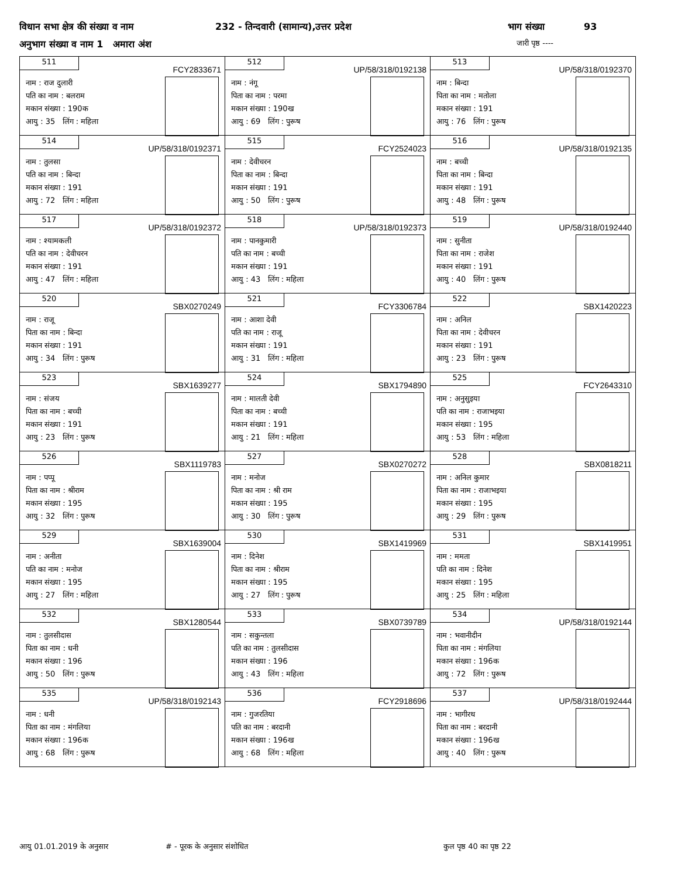विधान सभा क्षेत्र की संख्या व नाम 232 - तिन्दवारी (सामान्य),उत्तर प्रदेश भाग संख्या 93
अनुभाग संख्या व नाम 1 अमारा अंश जारी पृष्ठ ----
| 511 FCY2833671 नाम : राज दुलारी पति का नाम : बलराम मकान संख्या : 190क आयु : 35 लिंग : महिला | 512 UP/58/318/0192138 नाम : नंगू पिता का नाम : परमा मकान संख्या : 190ख आयु : 69 लिंग : पुरूष | 513 UP/58/318/0192370 नाम : बिन्दा पिता का नाम : मतोला मकान संख्या : 191 आयु : 76 लिंग : पुरूष |
| 514 UP/58/318/0192371 नाम : तुलसा पति का नाम : बिन्दा मकान संख्या : 191 आयु : 72 लिंग : महिला | 515 FCY2524023 नाम : देवीचरन पिता का नाम : बिन्दा मकान संख्या : 191 आयु : 50 लिंग : पुरूष | 516 UP/58/318/0192135 नाम : बच्ची पिता का नाम : बिन्दा मकान संख्या : 191 आयु : 48 लिंग : पुरूष |
| 517 UP/58/318/0192372 नाम : श्यामकली पति का नाम : देवीचरन मकान संख्या : 191 आयु : 47 लिंग : महिला | 518 UP/58/318/0192373 नाम : पानकुमारी पति का नाम : बच्ची मकान संख्या : 191 आयु : 43 लिंग : महिला | 519 UP/58/318/0192440 नाम : सुनीता पिता का नाम : राजेश मकान संख्या : 191 आयु : 40 लिंग : पुरूष |
| 520 SBX0270249 नाम : राजू पिता का नाम : बिन्दा मकान संख्या : 191 आयु : 34 लिंग : पुरूष | 521 FCY3306784 नाम : आशा देवी पति का नाम : राजू मकान संख्या : 191 आयु : 31 लिंग : महिला | 522 SBX1420223 नाम : अनिल पिता का नाम : देवीचरन मकान संख्या : 191 आयु : 23 लिंग : पुरूष |
| 523 SBX1639277 नाम : संजय पिता का नाम : बच्ची मकान संख्या : 191 आयु : 23 लिंग : पुरूष | 524 SBX1794890 नाम : मालती देवी पिता का नाम : बच्ची मकान संख्या : 191 आयु : 21 लिंग : महिला | 525 FCY2643310 नाम : अनुसुइया पति का नाम : राजाभइया मकान संख्या : 195 आयु : 53 लिंग : महिला |
| 526 SBX1119783 नाम : पप्पू पिता का नाम : श्रीराम मकान संख्या : 195 आयु : 32 लिंग : पुरूष | 527 SBX0270272 नाम : मनोज पिता का नाम : श्री राम मकान संख्या : 195 आयु : 30 लिंग : पुरूष | 528 SBX0818211 नाम : अनिल कुमार पिता का नाम : राजाभइया मकान संख्या : 195 आयु : 29 लिंग : पुरूष |
| 529 SBX1639004 नाम : अनीता पति का नाम : मनोज मकान संख्या : 195 आयु : 27 लिंग : महिला | 530 SBX1419969 नाम : दिनेश पिता का नाम : श्रीराम मकान संख्या : 195 आयु : 27 लिंग : पुरूष | 531 SBX1419951 नाम : ममता पति का नाम : दिनेश मकान संख्या : 195 आयु : 25 लिंग : महिला |
| 532 SBX1280544 नाम : तुलसीदास पिता का नाम : धनी मकान संख्या : 196 आयु : 50 लिंग : पुरूष | 533 SBX0739789 नाम : सकुन्तला पति का नाम : तुलसीदास मकान संख्या : 196 आयु : 43 लिंग : महिला | 534 UP/58/318/0192144 नाम : भवानीदीन पिता का नाम : मंगलिया मकान संख्या : 196क आयु : 72 लिंग : पुरूष |
| 535 UP/58/318/0192143 नाम : धनी पिता का नाम : मंगलिया मकान संख्या : 196क आयु : 68 लिंग : पुरूष | 536 FCY2918696 नाम : गुजरतिया पति का नाम : बरदानी मकान संख्या : 196ख आयु : 68 लिंग : महिला | 537 UP/58/318/0192444 नाम : भागीरथ पिता का नाम : बरदानी मकान संख्या : 196ख आयु : 40 लिंग : पुरूष |
आयु 01.01.2019 के अनुसार # - पूरक के अनुसार संशोधित कुल पृष्ठ 40 का पृष्ठ 22